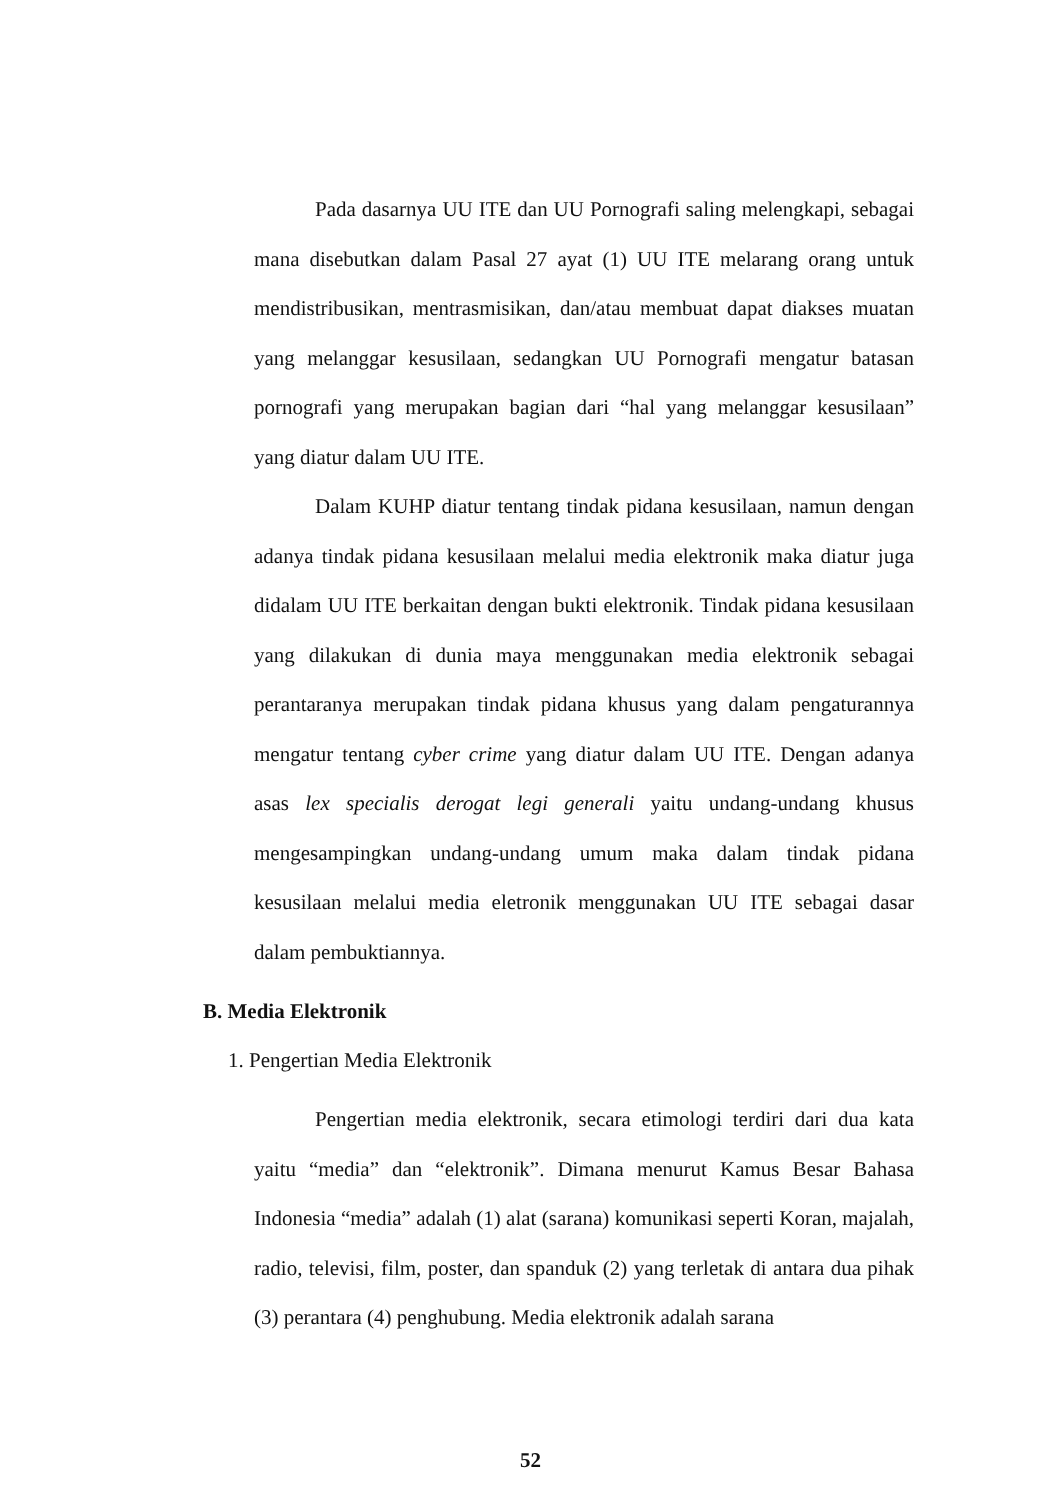Pada dasarnya UU ITE dan UU Pornografi saling melengkapi, sebagai mana disebutkan dalam Pasal 27 ayat (1) UU ITE melarang orang untuk mendistribusikan, mentrasmisikan, dan/atau membuat dapat diakses muatan yang melanggar kesusilaan, sedangkan UU Pornografi mengatur batasan pornografi yang merupakan bagian dari “hal yang melanggar kesusilaan” yang diatur dalam UU ITE.
Dalam KUHP diatur tentang tindak pidana kesusilaan, namun dengan adanya tindak pidana kesusilaan melalui media elektronik maka diatur juga didalam UU ITE berkaitan dengan bukti elektronik. Tindak pidana kesusilaan yang dilakukan di dunia maya menggunakan media elektronik sebagai perantaranya merupakan tindak pidana khusus yang dalam pengaturannya mengatur tentang cyber crime yang diatur dalam UU ITE. Dengan adanya asas lex specialis derogat legi generali yaitu undang-undang khusus mengesampingkan undang-undang umum maka dalam tindak pidana kesusilaan melalui media eletronik menggunakan UU ITE sebagai dasar dalam pembuktiannya.
B. Media Elektronik
1. Pengertian Media Elektronik
Pengertian media elektronik, secara etimologi terdiri dari dua kata yaitu “media” dan “elektronik”. Dimana menurut Kamus Besar Bahasa Indonesia “media” adalah (1) alat (sarana) komunikasi seperti Koran, majalah, radio, televisi, film, poster, dan spanduk (2) yang terletak di antara dua pihak (3) perantara (4) penghubung. Media elektronik adalah sarana
52